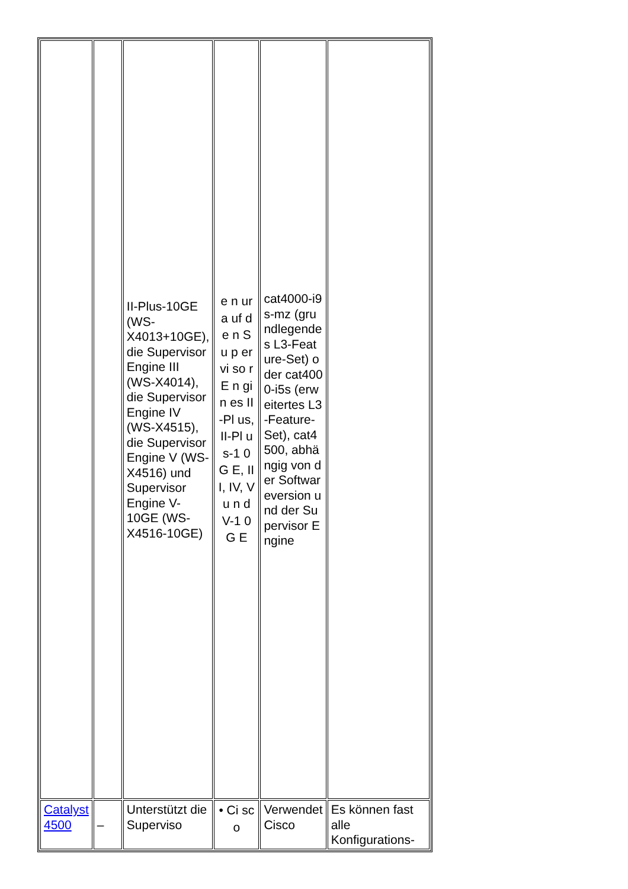| | | II-Plus-10GE (WS-X4013+10GE), die Supervisor Engine III (WS-X4014), die Supervisor Engine IV (WS-X4515), die Supervisor Engine V (WS-X4516) und Supervisor Engine V-10GE (WS-X4516-10GE) | e n ur a uf d e n S u p er vi so r E n gi n es II-Pl us, II-Pl us-1 0 G E, III, IV, V u n d V-1 0 G E | cat4000-i9s-mz (grundlegendes L3-Feature-Set) oder cat4000-i5s (erweitertes L3-Feature-Set), cat4500, abhängig von der Softwareversion und der Supervisor Engine | |
| Catalyst 4500 | – | Unterstützt die Superviso | • Ci sc o | Verwendet Cisco | Es können fast alle Konfigurations- |